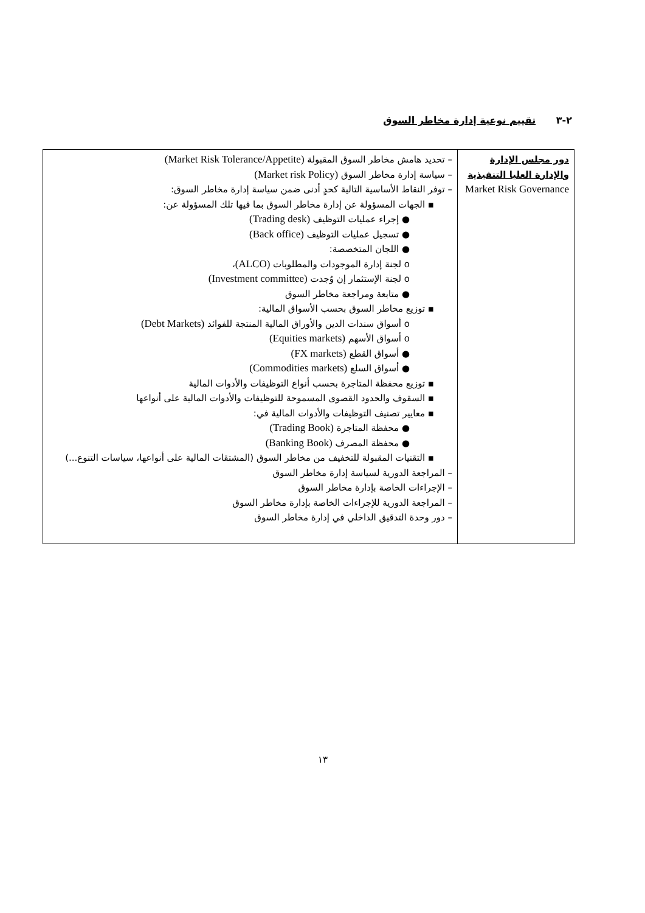٢-٣ تقييم نوعية إدارة مخاطر السوق
| دور مجلس الإدارة والإدارة العليا التنفيذية Market Risk Governance | – تحديد هامش مخاطر السوق المقبولة (Market Risk Tolerance/Appetite) – سياسة إدارة مخاطر السوق (Market risk Policy) – توفر النقاط الأساسية التالية كحدٍ أدنى ضمن سياسة إدارة مخاطر السوق: ▪ الجهات المسؤولة عن إدارة مخاطر السوق بما فيها تلك المسؤولة عن: ● إجراء عمليات التوظيف (Trading desk) ● تسجيل عمليات التوظيف (Back office) ● اللجان المتخصصة: o لجنة إدارة الموجودات والمطلوبات (ALCO) ، o لجنة الإستثمار إن وُجدت (Investment committee) ● متابعة ومراجعة مخاطر السوق ▪ توزيع مخاطر السوق بحسب الأسواق المالية: o أسواق سندات الدين والأوراق المالية المنتجة للفوائد (Debt Markets) o أسواق الأسهم (Equities markets) ● أسواق القطع (FX markets) ● أسواق السلع (Commodities markets) ▪ توزيع محفظة المتاجرة بحسب أنواع التوظيفات والأدوات المالية ▪ السقوف والحدود القصوى المسموحة للتوظيفات والأدوات المالية على أنواعها ▪ معايير تصنيف التوظيفات والأدوات المالية في: ● محفظة المتاجرة (Trading Book) ● محفظة المصرف (Banking Book) ▪ التقنيات المقبولة للتخفيف من مخاطر السوق (المشتقات المالية على أنواعها، سياسات التنوع...) – المراجعة الدورية لسياسة إدارة مخاطر السوق – الإجراءات الخاصة بإدارة مخاطر السوق – المراجعة الدورية للإجراءات الخاصة بإدارة مخاطر السوق – دور وحدة التدقيق الداخلي في إدارة مخاطر السوق |
١٣